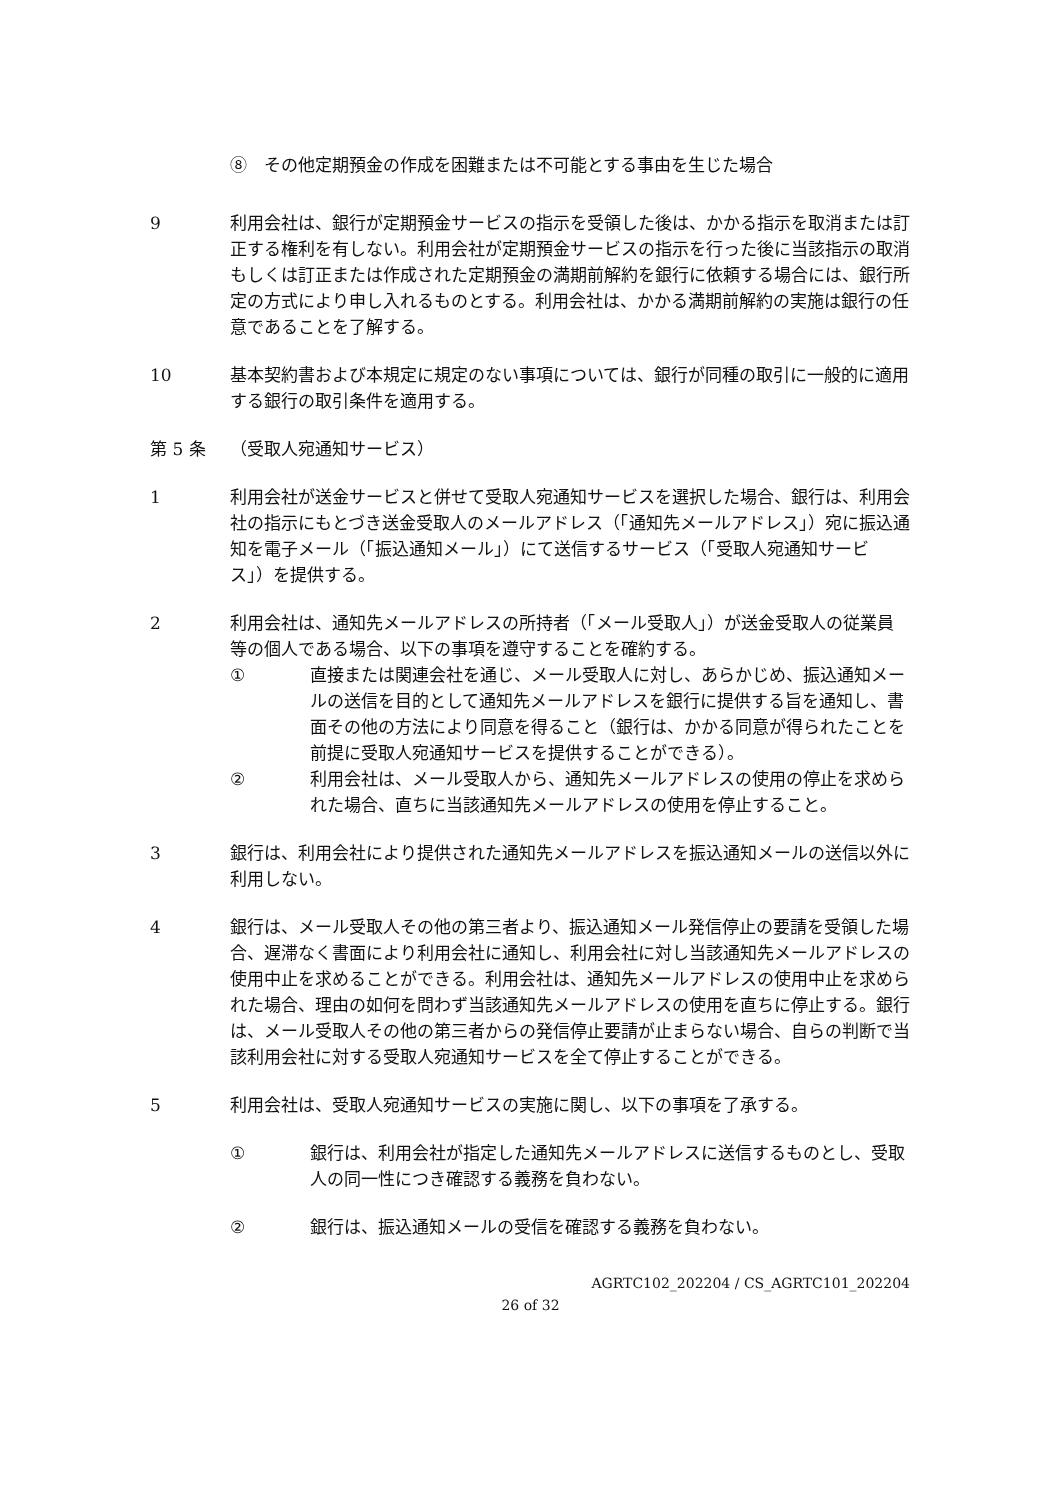⑧　その他定期預金の作成を困難または不可能とする事由を生じた場合
9 利用会社は、銀行が定期預金サービスの指示を受領した後は、かかる指示を取消または訂正する権利を有しない。利用会社が定期預金サービスの指示を行った後に当該指示の取消もしくは訂正または作成された定期預金の満期前解約を銀行に依頼する場合には、銀行所定の方式により申し入れるものとする。利用会社は、かかる満期前解約の実施は銀行の任意であることを了解する。
10 基本契約書および本規定に規定のない事項については、銀行が同種の取引に一般的に適用する銀行の取引条件を適用する。
第 5 条 （受取人宛通知サービス）
1 利用会社が送金サービスと併せて受取人宛通知サービスを選択した場合、銀行は、利用会社の指示にもとづき送金受取人のメールアドレス（「通知先メールアドレス」）宛に振込通知を電子メール（「振込通知メール」）にて送信するサービス（「受取人宛通知サービス」）を提供する。
2 利用会社は、通知先メールアドレスの所持者（「メール受取人」）が送金受取人の従業員等の個人である場合、以下の事項を遵守することを確約する。
① 直接または関連会社を通じ、メール受取人に対し、あらかじめ、振込通知メールの送信を目的として通知先メールアドレスを銀行に提供する旨を通知し、書面その他の方法により同意を得ること（銀行は、かかる同意が得られたことを前提に受取人宛通知サービスを提供することができる）。
② 利用会社は、メール受取人から、通知先メールアドレスの使用の停止を求められた場合、直ちに当該通知先メールアドレスの使用を停止すること。
3 銀行は、利用会社により提供された通知先メールアドレスを振込通知メールの送信以外に利用しない。
4 銀行は、メール受取人その他の第三者より、振込通知メール発信停止の要請を受領した場合、遅滞なく書面により利用会社に通知し、利用会社に対し当該通知先メールアドレスの使用中止を求めることができる。利用会社は、通知先メールアドレスの使用中止を求められた場合、理由の如何を問わず当該通知先メールアドレスの使用を直ちに停止する。銀行は、メール受取人その他の第三者からの発信停止要請が止まらない場合、自らの判断で当該利用会社に対する受取人宛通知サービスを全て停止することができる。
5 利用会社は、受取人宛通知サービスの実施に関し、以下の事項を了承する。
① 銀行は、利用会社が指定した通知先メールアドレスに送信するものとし、受取人の同一性につき確認する義務を負わない。
② 銀行は、振込通知メールの受信を確認する義務を負わない。
AGRTC102_202204 / CS_AGRTC101_202204
26 of 32